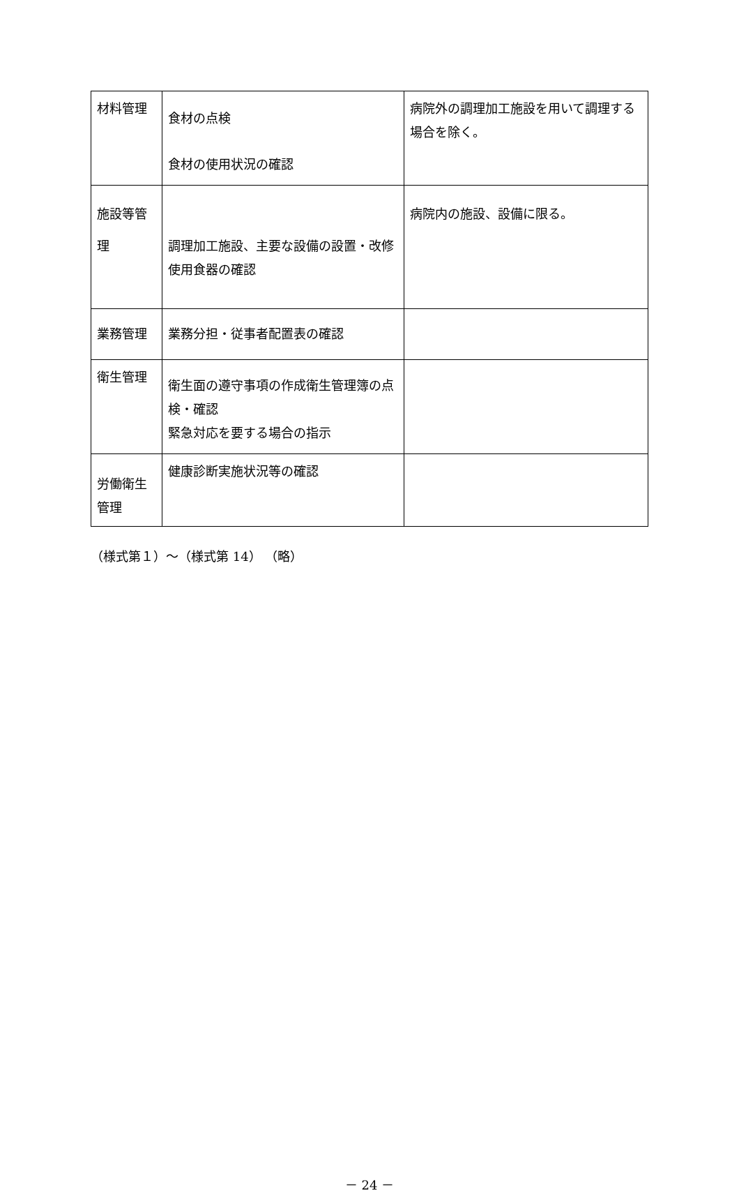| 材料管理 | 食材の点検 食材の使用状況の確認 | 病院外の調理加工施設を用いて調理する場合を除く。 |
| 施設等管 理 | 調理加工施設、主要な設備の設置・改修 使用食器の確認 | 病院内の施設、設備に限る。 |
| 業務管理 | 業務分担・従事者配置表の確認 | |
| 衛生管理 | 衛生面の遵守事項の作成衛生管理簿の点検・確認 緊急対応を要する場合の指示 | |
| 労働衛生管理 | 健康診断実施状況等の確認 | |
（様式第１）～（様式第 14） （略）
－ 24 －